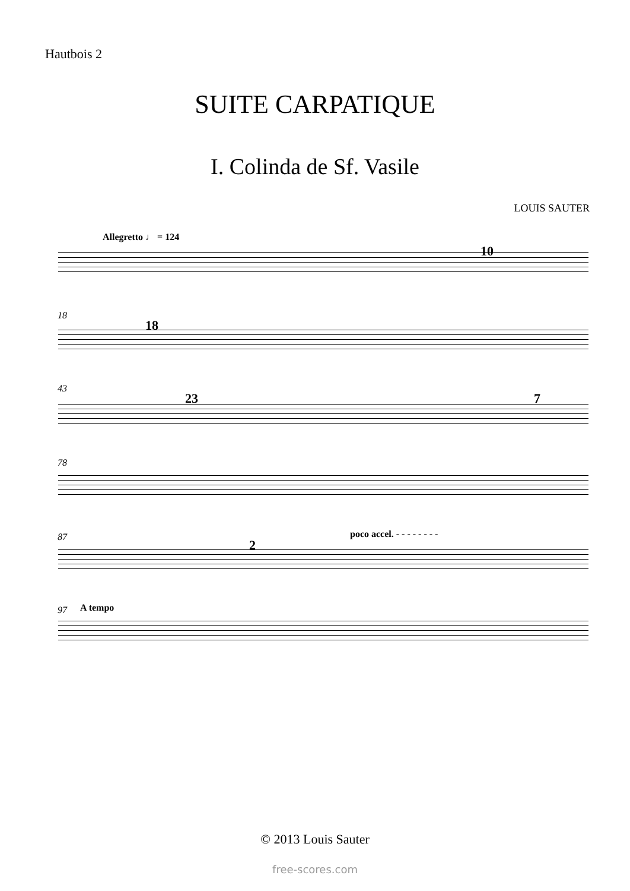Hautbois 2
SUITE CARPATIQUE
I. Colinda de Sf. Vasile
LOUIS SAUTER
Allegretto ♩ = 124
10
18
18
43
23 7
78
87 poco accel. - - - - - - - -
2
97 A tempo
© 2013 Louis Sauter
free-scores.com